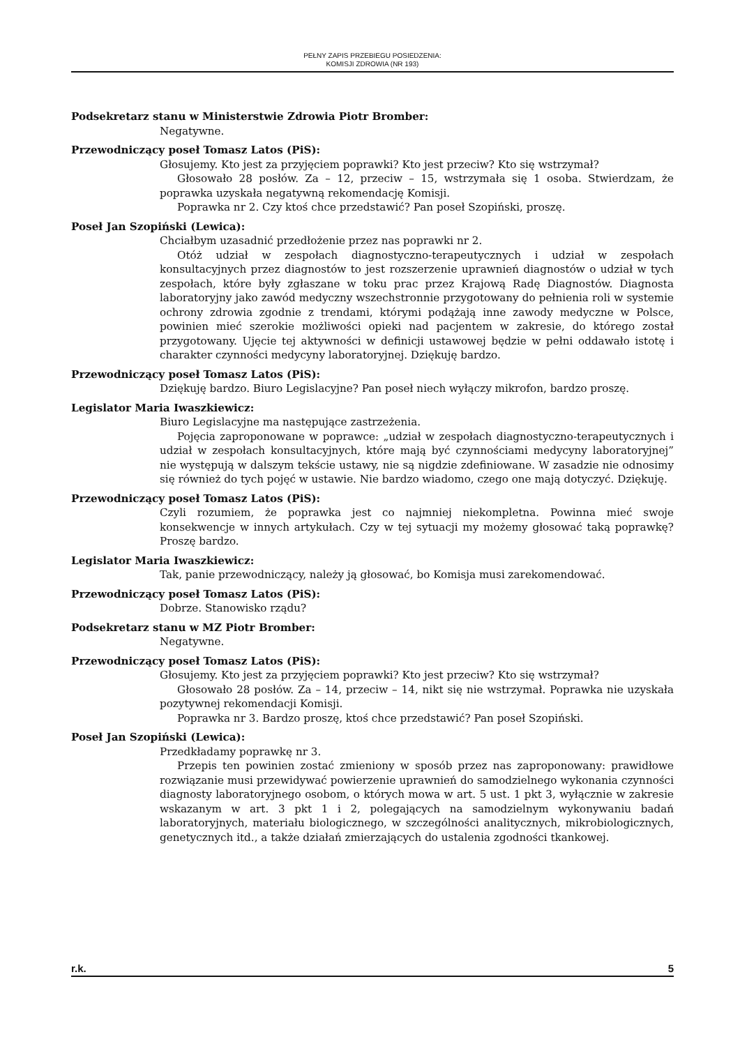PEŁNY ZAPIS PRZEBIEGU POSIEDZENIA:
KOMISJI ZDROWIA (NR 193)
Podsekretarz stanu w Ministerstwie Zdrowia Piotr Bromber:
Negatywne.
Przewodniczący poseł Tomasz Latos (PiS):
Głosujemy. Kto jest za przyjęciem poprawki? Kto jest przeciw? Kto się wstrzymał?
Głosowało 28 posłów. Za – 12, przeciw – 15, wstrzymała się 1 osoba. Stwierdzam, że poprawka uzyskała negatywną rekomendację Komisji.
Poprawka nr 2. Czy ktoś chce przedstawić? Pan poseł Szopiński, proszę.
Poseł Jan Szopiński (Lewica):
Chciałbym uzasadnić przedłożenie przez nas poprawki nr 2.
Otóż udział w zespołach diagnostyczno-terapeutycznych i udział w zespołach konsultacyjnych przez diagnostów to jest rozszerzenie uprawnień diagnostów o udział w tych zespołach, które były zgłaszane w toku prac przez Krajową Radę Diagnostów. Diagnosta laboratoryjny jako zawód medyczny wszechstronnie przygotowany do pełnienia roli w systemie ochrony zdrowia zgodnie z trendami, którymi podążają inne zawody medyczne w Polsce, powinien mieć szerokie możliwości opieki nad pacjentem w zakresie, do którego został przygotowany. Ujęcie tej aktywności w definicji ustawowej będzie w pełni oddawało istotę i charakter czynności medycyny laboratoryjnej. Dziękuję bardzo.
Przewodniczący poseł Tomasz Latos (PiS):
Dziękuję bardzo. Biuro Legislacyjne? Pan poseł niech wyłączy mikrofon, bardzo proszę.
Legislator Maria Iwaszkiewicz:
Biuro Legislacyjne ma następujące zastrzeżenia.
Pojęcia zaproponowane w poprawce: „udział w zespołach diagnostyczno-terapeutycznych i udział w zespołach konsultacyjnych, które mają być czynnościami medycyny laboratoryjnej” nie występują w dalszym tekście ustawy, nie są nigdzie zdefiniowane. W zasadzie nie odnosimy się również do tych pojęć w ustawie. Nie bardzo wiadomo, czego one mają dotyczyć. Dziękuję.
Przewodniczący poseł Tomasz Latos (PiS):
Czyli rozumiem, że poprawka jest co najmniej niekompletna. Powinna mieć swoje konsekwencje w innych artykułach. Czy w tej sytuacji my możemy głosować taką poprawkę? Proszę bardzo.
Legislator Maria Iwaszkiewicz:
Tak, panie przewodniczący, należy ją głosować, bo Komisja musi zarekomendować.
Przewodniczący poseł Tomasz Latos (PiS):
Dobrze. Stanowisko rządu?
Podsekretarz stanu w MZ Piotr Bromber:
Negatywne.
Przewodniczący poseł Tomasz Latos (PiS):
Głosujemy. Kto jest za przyjęciem poprawki? Kto jest przeciw? Kto się wstrzymał?
Głosowało 28 posłów. Za – 14, przeciw – 14, nikt się nie wstrzymał. Poprawka nie uzyskała pozytywnej rekomendacji Komisji.
Poprawka nr 3. Bardzo proszę, ktoś chce przedstawić? Pan poseł Szopiński.
Poseł Jan Szopiński (Lewica):
Przedkładamy poprawkę nr 3.
Przepis ten powinien zostać zmieniony w sposób przez nas zaproponowany: prawidłowe rozwiązanie musi przewidywać powierzenie uprawnień do samodzielnego wykonania czynności diagnosty laboratoryjnego osobom, o których mowa w art. 5 ust. 1 pkt 3, wyłącznie w zakresie wskazanym w art. 3 pkt 1 i 2, polegających na samodzielnym wykonywaniu badań laboratoryjnych, materiału biologicznego, w szczególności analitycznych, mikrobiologicznych, genetycznych itd., a także działań zmierzających do ustalenia zgodności tkankowej.
r.k. 5